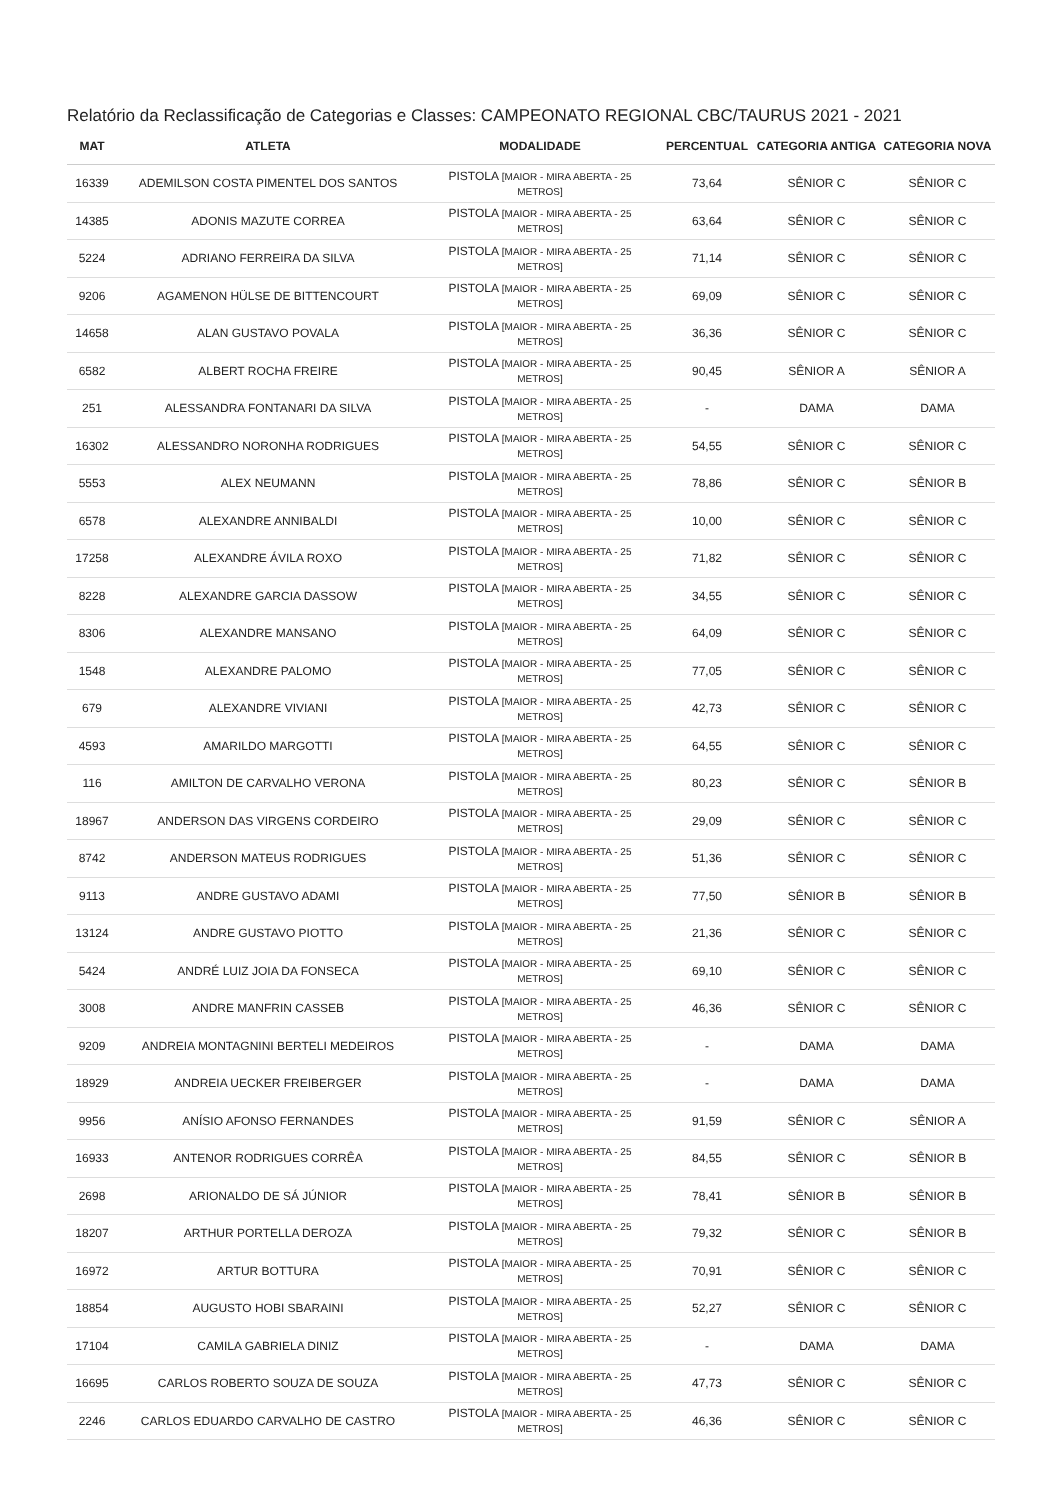Relatório da Reclassificação de Categorias e Classes: CAMPEONATO REGIONAL CBC/TAURUS 2021 - 2021
| MAT | ATLETA | MODALIDADE | PERCENTUAL | CATEGORIA ANTIGA | CATEGORIA NOVA |
| --- | --- | --- | --- | --- | --- |
| 16339 | ADEMILSON COSTA PIMENTEL DOS SANTOS | PISTOLA [MAIOR - MIRA ABERTA - 25 METROS] | 73,64 | SÊNIOR C | SÊNIOR C |
| 14385 | ADONIS MAZUTE CORREA | PISTOLA [MAIOR - MIRA ABERTA - 25 METROS] | 63,64 | SÊNIOR C | SÊNIOR C |
| 5224 | ADRIANO FERREIRA DA SILVA | PISTOLA [MAIOR - MIRA ABERTA - 25 METROS] | 71,14 | SÊNIOR C | SÊNIOR C |
| 9206 | AGAMENON HÜLSE DE BITTENCOURT | PISTOLA [MAIOR - MIRA ABERTA - 25 METROS] | 69,09 | SÊNIOR C | SÊNIOR C |
| 14658 | ALAN GUSTAVO POVALA | PISTOLA [MAIOR - MIRA ABERTA - 25 METROS] | 36,36 | SÊNIOR C | SÊNIOR C |
| 6582 | ALBERT ROCHA FREIRE | PISTOLA [MAIOR - MIRA ABERTA - 25 METROS] | 90,45 | SÊNIOR A | SÊNIOR A |
| 251 | ALESSANDRA FONTANARI DA SILVA | PISTOLA [MAIOR - MIRA ABERTA - 25 METROS] | - | DAMA | DAMA |
| 16302 | ALESSANDRO NORONHA RODRIGUES | PISTOLA [MAIOR - MIRA ABERTA - 25 METROS] | 54,55 | SÊNIOR C | SÊNIOR C |
| 5553 | ALEX NEUMANN | PISTOLA [MAIOR - MIRA ABERTA - 25 METROS] | 78,86 | SÊNIOR C | SÊNIOR B |
| 6578 | ALEXANDRE ANNIBALDI | PISTOLA [MAIOR - MIRA ABERTA - 25 METROS] | 10,00 | SÊNIOR C | SÊNIOR C |
| 17258 | ALEXANDRE ÁVILA ROXO | PISTOLA [MAIOR - MIRA ABERTA - 25 METROS] | 71,82 | SÊNIOR C | SÊNIOR C |
| 8228 | ALEXANDRE GARCIA DASSOW | PISTOLA [MAIOR - MIRA ABERTA - 25 METROS] | 34,55 | SÊNIOR C | SÊNIOR C |
| 8306 | ALEXANDRE MANSANO | PISTOLA [MAIOR - MIRA ABERTA - 25 METROS] | 64,09 | SÊNIOR C | SÊNIOR C |
| 1548 | ALEXANDRE PALOMO | PISTOLA [MAIOR - MIRA ABERTA - 25 METROS] | 77,05 | SÊNIOR C | SÊNIOR C |
| 679 | ALEXANDRE VIVIANI | PISTOLA [MAIOR - MIRA ABERTA - 25 METROS] | 42,73 | SÊNIOR C | SÊNIOR C |
| 4593 | AMARILDO MARGOTTI | PISTOLA [MAIOR - MIRA ABERTA - 25 METROS] | 64,55 | SÊNIOR C | SÊNIOR C |
| 116 | AMILTON DE CARVALHO VERONA | PISTOLA [MAIOR - MIRA ABERTA - 25 METROS] | 80,23 | SÊNIOR C | SÊNIOR B |
| 18967 | ANDERSON DAS VIRGENS CORDEIRO | PISTOLA [MAIOR - MIRA ABERTA - 25 METROS] | 29,09 | SÊNIOR C | SÊNIOR C |
| 8742 | ANDERSON MATEUS RODRIGUES | PISTOLA [MAIOR - MIRA ABERTA - 25 METROS] | 51,36 | SÊNIOR C | SÊNIOR C |
| 9113 | ANDRE GUSTAVO ADAMI | PISTOLA [MAIOR - MIRA ABERTA - 25 METROS] | 77,50 | SÊNIOR B | SÊNIOR B |
| 13124 | ANDRE GUSTAVO PIOTTO | PISTOLA [MAIOR - MIRA ABERTA - 25 METROS] | 21,36 | SÊNIOR C | SÊNIOR C |
| 5424 | ANDRÉ LUIZ JOIA DA FONSECA | PISTOLA [MAIOR - MIRA ABERTA - 25 METROS] | 69,10 | SÊNIOR C | SÊNIOR C |
| 3008 | ANDRE MANFRIN CASSEB | PISTOLA [MAIOR - MIRA ABERTA - 25 METROS] | 46,36 | SÊNIOR C | SÊNIOR C |
| 9209 | ANDREIA MONTAGNINI BERTELI MEDEIROS | PISTOLA [MAIOR - MIRA ABERTA - 25 METROS] | - | DAMA | DAMA |
| 18929 | ANDREIA UECKER FREIBERGER | PISTOLA [MAIOR - MIRA ABERTA - 25 METROS] | - | DAMA | DAMA |
| 9956 | ANÍSIO AFONSO FERNANDES | PISTOLA [MAIOR - MIRA ABERTA - 25 METROS] | 91,59 | SÊNIOR C | SÊNIOR A |
| 16933 | ANTENOR RODRIGUES CORRÊA | PISTOLA [MAIOR - MIRA ABERTA - 25 METROS] | 84,55 | SÊNIOR C | SÊNIOR B |
| 2698 | ARIONALDO DE SÁ JÚNIOR | PISTOLA [MAIOR - MIRA ABERTA - 25 METROS] | 78,41 | SÊNIOR B | SÊNIOR B |
| 18207 | ARTHUR PORTELLA DEROZA | PISTOLA [MAIOR - MIRA ABERTA - 25 METROS] | 79,32 | SÊNIOR C | SÊNIOR B |
| 16972 | ARTUR BOTTURA | PISTOLA [MAIOR - MIRA ABERTA - 25 METROS] | 70,91 | SÊNIOR C | SÊNIOR C |
| 18854 | AUGUSTO HOBI SBARAINI | PISTOLA [MAIOR - MIRA ABERTA - 25 METROS] | 52,27 | SÊNIOR C | SÊNIOR C |
| 17104 | CAMILA GABRIELA DINIZ | PISTOLA [MAIOR - MIRA ABERTA - 25 METROS] | - | DAMA | DAMA |
| 16695 | CARLOS ROBERTO SOUZA DE SOUZA | PISTOLA [MAIOR - MIRA ABERTA - 25 METROS] | 47,73 | SÊNIOR C | SÊNIOR C |
| 2246 | CARLOS EDUARDO CARVALHO DE CASTRO | PISTOLA [MAIOR - MIRA ABERTA - 25 METROS] | 46,36 | SÊNIOR C | SÊNIOR C |